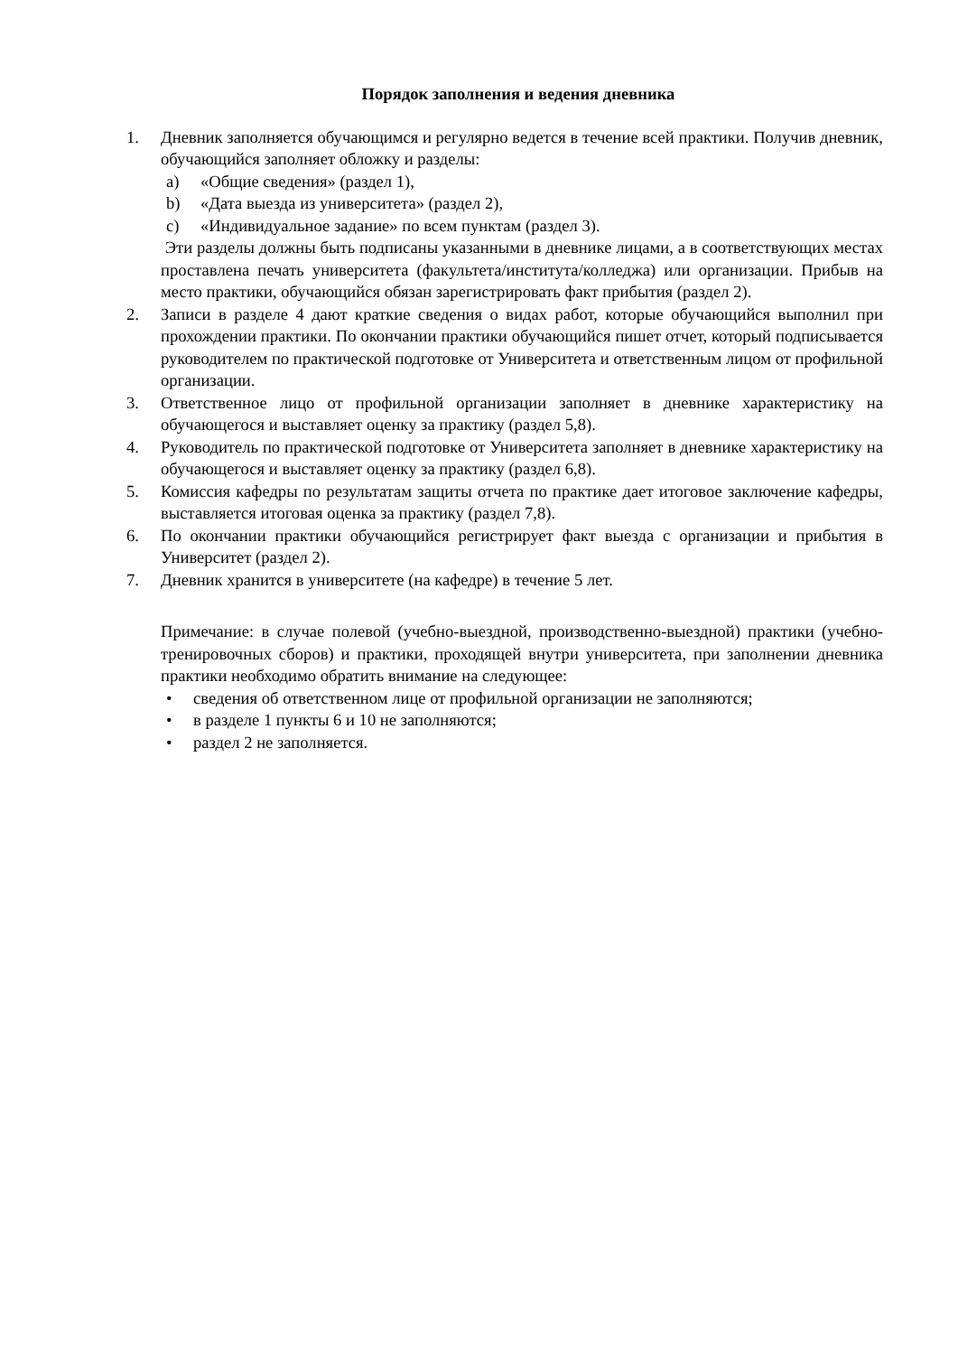Порядок заполнения и ведения дневника
1. Дневник заполняется обучающимся и регулярно ведется в течение всей практики. Получив дневник, обучающийся заполняет обложку и разделы:
a) «Общие сведения» (раздел 1),
b) «Дата выезда из университета» (раздел 2),
c) «Индивидуальное задание» по всем пунктам (раздел 3).
Эти разделы должны быть подписаны указанными в дневнике лицами, а в соответствующих местах проставлена печать университета (факультета/института/колледжа) или организации. Прибыв на место практики, обучающийся обязан зарегистрировать факт прибытия (раздел 2).
2. Записи в разделе 4 дают краткие сведения о видах работ, которые обучающийся выполнил при прохождении практики. По окончании практики обучающийся пишет отчет, который подписывается руководителем по практической подготовке от Университета и ответственным лицом от профильной организации.
3. Ответственное лицо от профильной организации заполняет в дневнике характеристику на обучающегося и выставляет оценку за практику (раздел 5,8).
4. Руководитель по практической подготовке от Университета заполняет в дневнике характеристику на обучающегося и выставляет оценку за практику (раздел 6,8).
5. Комиссия кафедры по результатам защиты отчета по практике дает итоговое заключение кафедры, выставляется итоговая оценка за практику (раздел 7,8).
6. По окончании практики обучающийся регистрирует факт выезда с организации и прибытия в Университет (раздел 2).
7. Дневник хранится в университете (на кафедре) в течение 5 лет.
Примечание: в случае полевой (учебно-выездной, производственно-выездной) практики (учебно-тренировочных сборов) и практики, проходящей внутри университета, при заполнении дневника практики необходимо обратить внимание на следующее:
• сведения об ответственном лице от профильной организации не заполняются;
• в разделе 1 пункты 6 и 10 не заполняются;
• раздел 2 не заполняется.